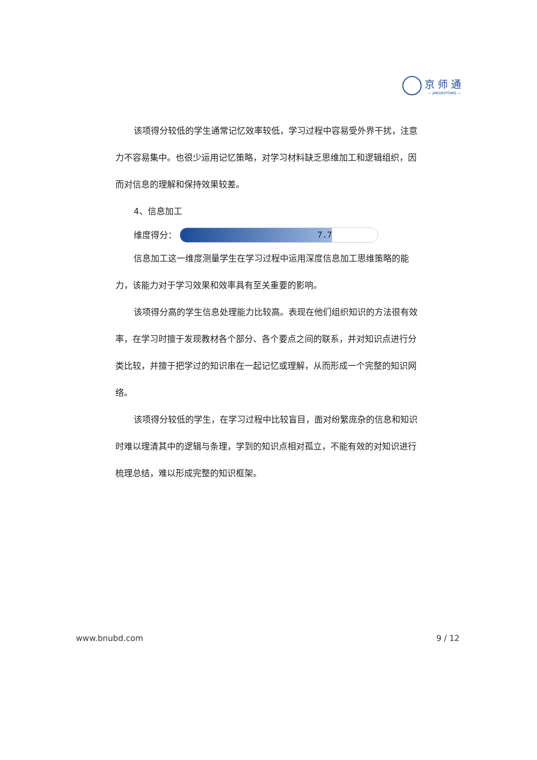京师通
— JINGSHITONG —
该项得分较低的学生通常记忆效率较低，学习过程中容易受外界干扰，注意力不容易集中。也很少运用记忆策略，对学习材料缺乏思维加工和逻辑组织，因而对信息的理解和保持效果较差。
4、信息加工
维度得分：
7.7
信息加工这一维度测量学生在学习过程中运用深度信息加工思维策略的能力，该能力对于学习效果和效率具有至关重要的影响。
该项得分高的学生信息处理能力比较高。表现在他们组织知识的方法很有效率，在学习时擅于发现教材各个部分、各个要点之间的联系，并对知识点进行分类比较，并擅于把学过的知识串在一起记忆或理解，从而形成一个完整的知识网络。
该项得分较低的学生，在学习过程中比较盲目，面对纷繁庞杂的信息和知识时难以理清其中的逻辑与条理，学到的知识点相对孤立，不能有效的对知识进行梳理总结，难以形成完整的知识框架。
www.bnubd.com 9 / 12